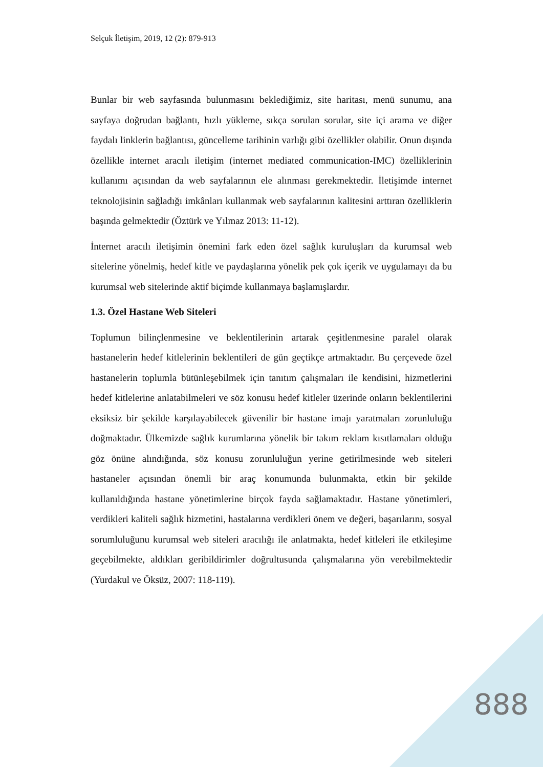Selçuk İletişim, 2019, 12 (2): 879-913
Bunlar bir web sayfasında bulunmasını beklediğimiz, site haritası, menü sunumu, ana sayfaya doğrudan bağlantı, hızlı yükleme, sıkça sorulan sorular, site içi arama ve diğer faydalı linklerin bağlantısı, güncelleme tarihinin varlığı gibi özellikler olabilir. Onun dışında özellikle internet aracılı iletişim (internet mediated communication-IMC) özelliklerinin kullanımı açısından da web sayfalarının ele alınması gerekmektedir. İletişimde internet teknolojisinin sağladığı imkânları kullanmak web sayfalarının kalitesini arttıran özelliklerin başında gelmektedir (Öztürk ve Yılmaz 2013: 11-12).
İnternet aracılı iletişimin önemini fark eden özel sağlık kuruluşları da kurumsal web sitelerine yönelmiş, hedef kitle ve paydaşlarına yönelik pek çok içerik ve uygulamayı da bu kurumsal web sitelerinde aktif biçimde kullanmaya başlamışlardır.
1.3. Özel Hastane Web Siteleri
Toplumun bilinçlenmesine ve beklentilerinin artarak çeşitlenmesine paralel olarak hastanelerin hedef kitlelerinin beklentileri de gün geçtikçe artmaktadır. Bu çerçevede özel hastanelerin toplumla bütünleşebilmek için tanıtım çalışmaları ile kendisini, hizmetlerini hedef kitlelerine anlatabilmeleri ve söz konusu hedef kitleler üzerinde onların beklentilerini eksiksiz bir şekilde karşılayabilecek güvenilir bir hastane imajı yaratmaları zorunluluğu doğmaktadır. Ülkemizde sağlık kurumlarına yönelik bir takım reklam kısıtlamaları olduğu göz önüne alındığında, söz konusu zorunluluğun yerine getirilmesinde web siteleri hastaneler açısından önemli bir araç konumunda bulunmakta, etkin bir şekilde kullanıldığında hastane yönetimlerine birçok fayda sağlamaktadır. Hastane yönetimleri, verdikleri kaliteli sağlık hizmetini, hastalarına verdikleri önem ve değeri, başarılarını, sosyal sorumluluğunu kurumsal web siteleri aracılığı ile anlatmakta, hedef kitleleri ile etkileşime geçebilmekte, aldıkları geribildirimler doğrultusunda çalışmalarına yön verebilmektedir (Yurdakul ve Öksüz, 2007: 118-119).
888